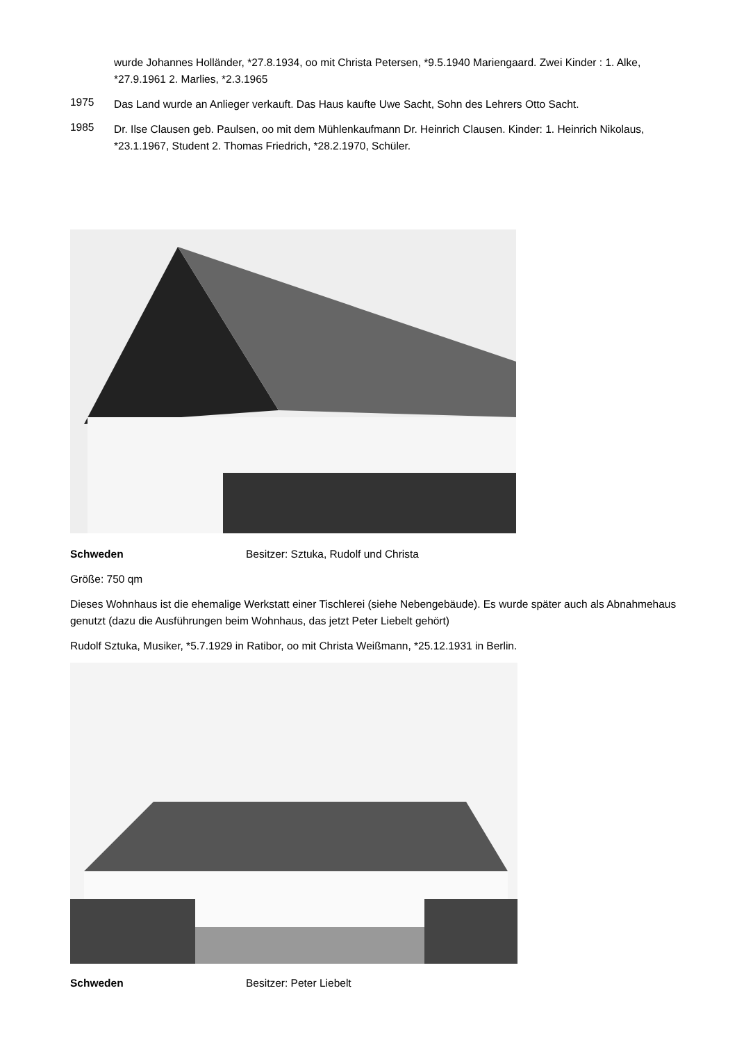wurde Johannes Holländer, *27.8.1934, oo mit Christa Petersen, *9.5.1940 Mariengaard. Zwei Kinder : 1. Alke, *27.9.1961 2. Marlies, *2.3.1965
1975
Das Land wurde an Anlieger verkauft. Das Haus kaufte Uwe Sacht, Sohn des Lehrers Otto Sacht.
1985
Dr. Ilse Clausen geb. Paulsen, oo mit dem Mühlenkaufmann Dr. Heinrich Clausen. Kinder: 1. Heinrich Nikolaus, *23.1.1967, Student 2. Thomas Friedrich, *28.2.1970, Schüler.
Schweden Besitzer: Sztuka, Rudolf und Christa
Größe: 750 qm
Dieses Wohnhaus ist die ehemalige Werkstatt einer Tischlerei (siehe Nebengebäude). Es wurde später auch als Abnahmehaus genutzt (dazu die Ausführungen beim Wohnhaus, das jetzt Peter Liebelt gehört)
Rudolf Sztuka, Musiker, *5.7.1929 in Ratibor, oo mit Christa Weißmann, *25.12.1931 in Berlin.
Schweden Besitzer: Peter Liebelt